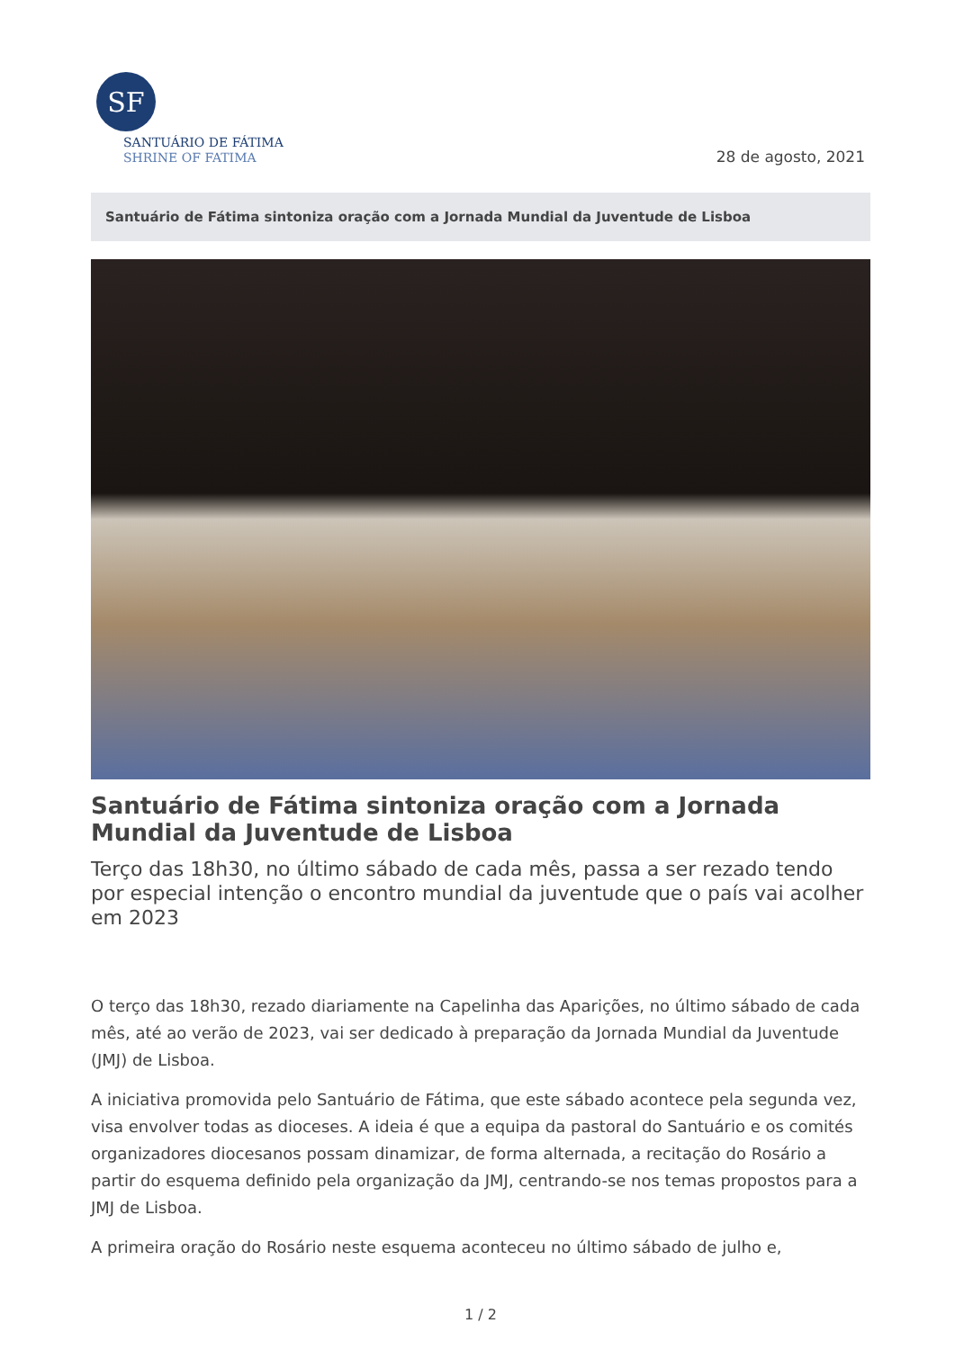SF
SANTUÁRIO DE FÁTIMA
SHRINE OF FATIMA
28 de agosto, 2021
Santuário de Fátima sintoniza oração com a Jornada Mundial da Juventude de Lisboa
Santuário de Fátima sintoniza oração com a Jornada Mundial da Juventude de Lisboa
Terço das 18h30, no último sábado de cada mês, passa a ser rezado tendo por especial intenção o encontro mundial da juventude que o país vai acolher em 2023
O terço das 18h30, rezado diariamente na Capelinha das Aparições, no último sábado de cada mês, até ao verão de 2023, vai ser dedicado à preparação da Jornada Mundial da Juventude (JMJ) de Lisboa.
A iniciativa promovida pelo Santuário de Fátima, que este sábado acontece pela segunda vez, visa envolver todas as dioceses. A ideia é que a equipa da pastoral do Santuário e os comités organizadores diocesanos possam dinamizar, de forma alternada, a recitação do Rosário a partir do esquema definido pela organização da JMJ, centrando-se nos temas propostos para a JMJ de Lisboa.
A primeira oração do Rosário neste esquema aconteceu no último sábado de julho e,
1 / 2